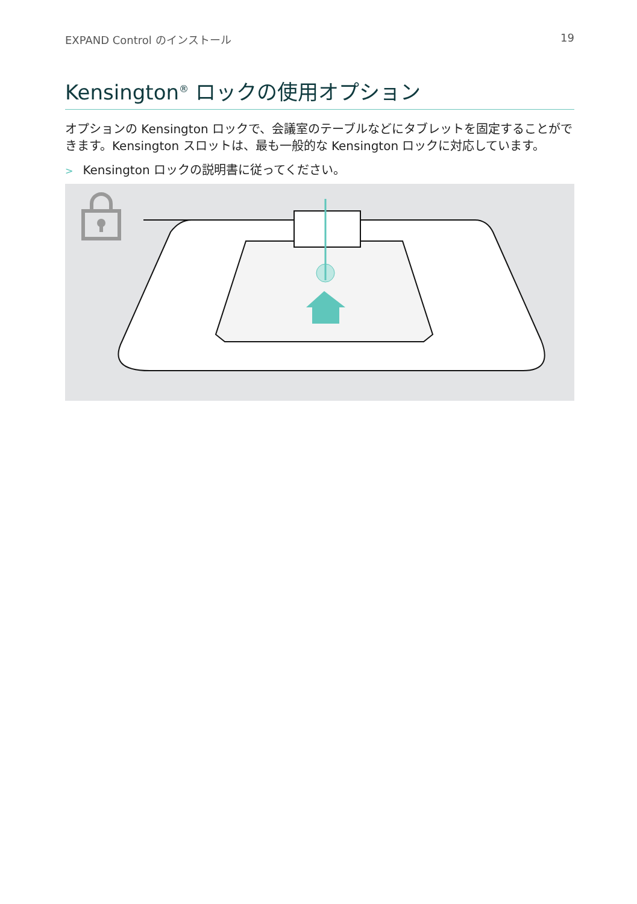EXPAND Control のインストール 19
Kensington<sup>®</sup> ロックの使用オプション
オプションの Kensington ロックで、会議室のテーブルなどにタブレットを固定することができます。Kensington スロットは、最も一般的な Kensington ロックに対応しています。
> Kensington ロックの説明書に従ってください。